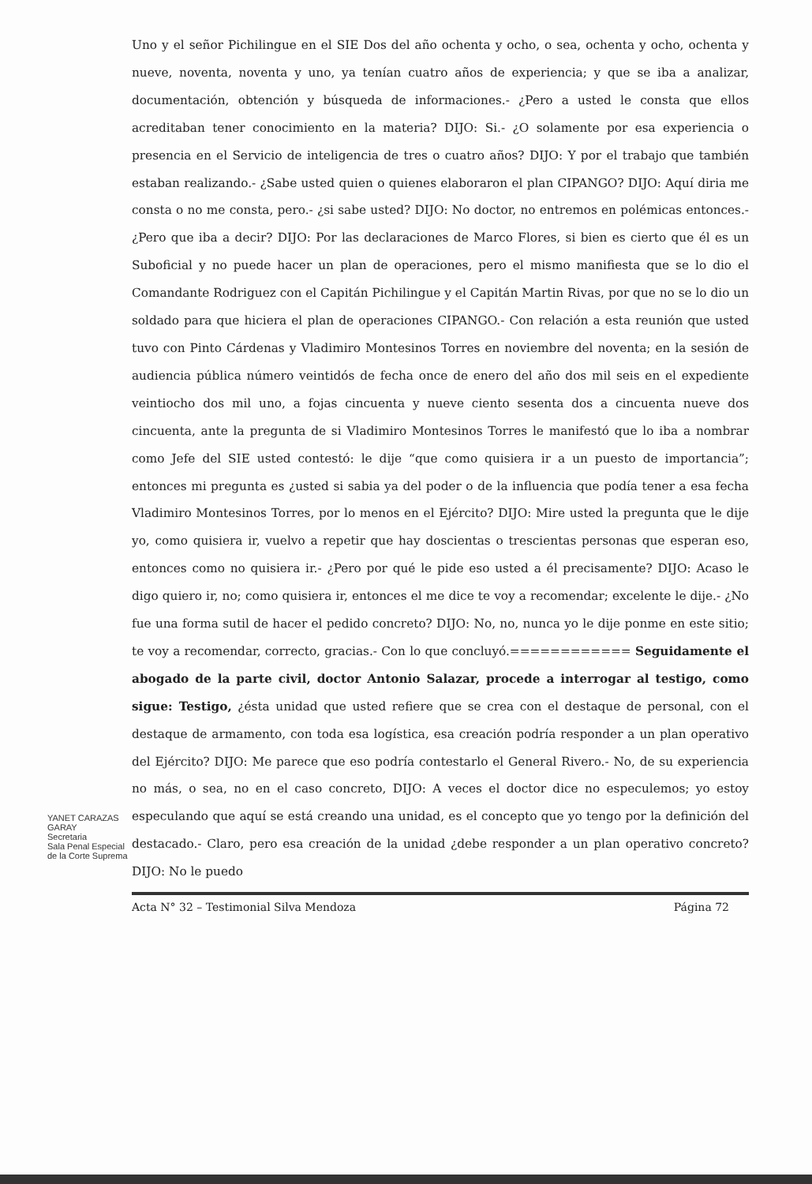Uno y el señor Pichilingue en el SIE Dos del año ochenta y ocho, o sea, ochenta y ocho, ochenta y nueve, noventa, noventa y uno, ya tenían cuatro años de experiencia; y que se iba a analizar, documentación, obtención y búsqueda de informaciones.- ¿Pero a usted le consta que ellos acreditaban tener conocimiento en la materia? DIJO: Si.- ¿O solamente por esa experiencia o presencia en el Servicio de inteligencia de tres o cuatro años? DIJO: Y por el trabajo que también estaban realizando.- ¿Sabe usted quien o quienes elaboraron el plan CIPANGO? DIJO: Aquí diria me consta o no me consta, pero.- ¿si sabe usted? DIJO: No doctor, no entremos en polémicas entonces.- ¿Pero que iba a decir? DIJO: Por las declaraciones de Marco Flores, si bien es cierto que él es un Suboficial y no puede hacer un plan de operaciones, pero el mismo manifiesta que se lo dio el Comandante Rodriguez con el Capitán Pichilingue y el Capitán Martin Rivas, por que no se lo dio un soldado para que hiciera el plan de operaciones CIPANGO.- Con relación a esta reunión que usted tuvo con Pinto Cárdenas y Vladimiro Montesinos Torres en noviembre del noventa; en la sesión de audiencia pública número veintidós de fecha once de enero del año dos mil seis en el expediente veintiocho dos mil uno, a fojas cincuenta y nueve ciento sesenta dos a cincuenta nueve dos cincuenta, ante la pregunta de si Vladimiro Montesinos Torres le manifestó que lo iba a nombrar como Jefe del SIE usted contestó: le dije “que como quisiera ir a un puesto de importancia”; entonces mi pregunta es ¿usted si sabia ya del poder o de la influencia que podía tener a esa fecha Vladimiro Montesinos Torres, por lo menos en el Ejército? DIJO: Mire usted la pregunta que le dije yo, como quisiera ir, vuelvo a repetir que hay doscientas o trescientas personas que esperan eso, entonces como no quisiera ir.- ¿Pero por qué le pide eso usted a él precisamente? DIJO: Acaso le digo quiero ir, no; como quisiera ir, entonces el me dice te voy a recomendar; excelente le dije.- ¿No fue una forma sutil de hacer el pedido concreto? DIJO: No, no, nunca yo le dije ponme en este sitio; te voy a recomendar, correcto, gracias.- Con lo que concluyó.============ Seguidamente el abogado de la parte civil, doctor Antonio Salazar, procede a interrogar al testigo, como sigue: Testigo, ¿ésta unidad que usted refiere que se crea con el destaque de personal, con el destaque de armamento, con toda esa logística, esa creación podría responder a un plan operativo del Ejército? DIJO: Me parece que eso podría contestarlo el General Rivero.- No, de su experiencia no más, o sea, no en el caso concreto, DIJO: A veces el doctor dice no especulemos; yo estoy especulando que aquí se está creando una unidad, es el concepto que yo tengo por la definición del destacado.- Claro, pero esa creación de la unidad ¿debe responder a un plan operativo concreto? DIJO: No le puedo
Acta N° 32 – Testimonial Silva Mendoza Página 72
YANET CARAZAS GARAY
Secretaria
Sala Penal Especial de la Corte Suprema